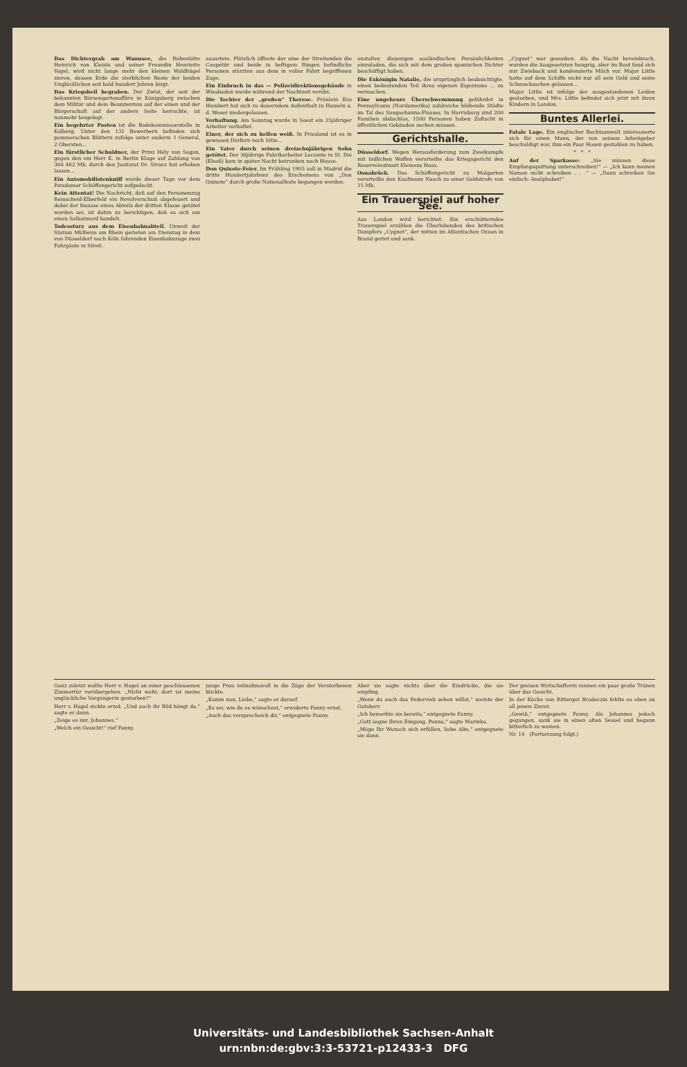Das Dichtergrab am Wannsee, die Ruhestätte Heinrich von Kleists und seiner Freundin Henriette Vogel, wird nicht lange mehr den kleinen Waldhügel zieren, dessen Erde die sterblichen Reste der beiden Unglücklichen seit bald hundert Jahren birgt.
Das Kriegsbeil begraben. Der Zwist, der seit der bekannten Börsengartenaffäre in Königsberg zwischen dem Militär und dem Beamtentum auf der einen und der Bürgerschaft auf der andern Seite herrschte, ist nunmehr beigelegt.
Ein begehrter Posten ist die Badekommissarstelle in Kolberg. Unter den 131 Bewerbern befinden sich pommerschen Blättern zufolge unter anderm 1 General, 2 Obersten...
Ein fürstlicher Schuldner, der Prinz Hély von Sagan, gegen den ein Herr K. in Berlin Klage auf Zahlung von 304 462 Mk. durch den Justizrat Dr. Stranz hat erheben lassen...
Ein Automobilistenkniff wurde dieser Tage vor dem Potsdamer Schöffengericht aufgedeckt.
Kein Attentat! Die Nachricht, daß auf den Personenzug Remscheid-Elberfeld ein Revolverschuß abgefeuert und dabei der Insasse eines Abteils der dritten Klasse getötet worden sei, ist dahin zu berichtigen, daß es sich um einen Selbstmord handelt.
Todessturz aus dem Eisenbahnabteil. Unweit der Station Mülheim am Rhein gerieten am Dienstag in dem von Düsseldorf nach Köln fahrenden Eisenbahnzuge zwei Fahrgäste in Streit.
ausartete. Plötzlich öffnete der eine der Streitenden die Coupétür und beide in heftigem Ringen befindliche Personen stürzten aus dem in voller Fahrt begriffenen Zuge.
Ein Einbruch in das — Polizeidirektionsgebäude in Wiesbaden wurde während der Nachtzeit verübt.
Die Tochter der „großen“ Therese. Fräulein Eva Humbert hat sich zu dauerndem Aufenthalt in Hameln a. d. Weser niedergelassen.
Verhaftung. Am Sonntag wurde in Soest ein 25jähriger Arbeiter verhaftet.
Einer, der sich zu helfen weiß. In Friesland ist es in gewissen Dörfern noch Sitte...
Ein Vater durch seinen dreizehnjährigen Sohn getötet. Der 38jährige Fabrikarbeiter Lecomte in St. Dié (Elsaß) kam in später Nacht betrunken nach Hause.
Don Quixote-Feier. Im Frühling 1905 soll in Madrid die dritte Hundertjahrfeier des Erscheinens von „Don Quixote“ durch große Nationalfeste begangen werden.
anstalter, diejenigen ausländischen Persönlichkeiten einzuladen, die sich mit dem großen spanischen Dichter beschäftigt haben.
Die Exkönigin Natalie, die ursprünglich beabsichtigte, einen bedeutenden Teil ihres eigenen Eigentums ... zu vermachen.
Eine ungeheure Überschwemmung gefährdet in Pennsylvania (Nordamerika) zahlreiche blühende Städte im Tal des Susquehanna-Flusses. In Harrisburg sind 200 Familien obdachlos, 1500 Personen haben Zuflucht in öffentlichen Gebäuden suchen müssen.
Gerichtshalle.
Düsseldorf. Wegen Herausforderung zum Zweikampfe mit tödlichen Waffen verurteilte das Kriegsgericht den Reserveleutnant Klemens Haas.
Osnabrück. Das Schöffengericht zu Malgarten verurteilte den Kaufmann Nasch zu einer Geldstrafe von 15 Mk.
Ein Trauerspiel auf hoher See.
Aus London wird berichtet: Ein erschütterndes Trauerspiel erzählen die Überlebenden des britischen Dampfers „Cygnet“, der mitten im Atlantischen Ozean in Brand geriet und sank.
„Cygnet“ war gesunken. Als die Nacht hereinbrach, wurden die Ausgesetzten hungrig, aber im Boot fand sich nur Zwieback und kondensierte Milch vor. Major Little hatte auf dem Schiffe nicht nur all sein Geld und seine Schmucksachen gelassen...
Major Little ist infolge der ausgestandenen Leiden gestorben, und Mrs. Little befindet sich jetzt mit ihren Kindern in London.
Buntes Allerlei.
Fatale Lage. Ein englischer Rechtsanwalt interessierte sich für einen Mann, der von seinem Arbeitgeber beschuldigt war, ihm ein Paar Hosen gestohlen zu haben.
* * *
Auf der Sparkasse: „Sie müssen diese Empfangsquittung unterschreiben!“ — „Ich kann meinen Namen nicht schreiben . . .“ — „Dann schreiben Sie einfach: Analphabet!“
Ganz zuletzt wollte Herr v. Hagel an einer geschlossenen Zimmertür vorübergehen. „Nicht wahr, dort ist meine unglückliche Vorgängerin gestorben?“
Herr v. Hagel nickte ernst. „Und auch ihr Bild hängt da,“ sagte er dann.
„Zeige es mir, Johannes.“
„Welch ein Gesicht!“ rief Fanny.
junge Frau teilnahmsvoll in die Züge der Verstorbenen blickte.
„Komm nun, Liebe,“ sagte er darauf.
„Es sei, wie du es wünschest,“ erwiderte Fanny ernst.
„Auch das versprecheich dir,“ entgegnete Fanny.
Aber sie sagte nichts über die Eindrücke, die sie empfing.
„Wenn du auch das Federvieh sehen willst,“ meinte der Gutsherr.
„Ich bemerkte sie bereits,“ entgegnete Fanny.
„Gott segne Ihren Eingang, Panna,“ sagte Marinka.
„Möge Ihr Wunsch sich erfüllen, liebe Alte,“ entgegnete sie dann.
Der greisen Wirtschafterin rannen ein paar große Tränen über das Gesicht.
In der Küche von Rittergut Bradoczin fehlte es eben an all jenem Zierat.
„Gewiß,“ entgegnete Fanny. Als Johannes jedoch gegangen, sank sie in einen alten Sessel und begann bitterlich zu weinen.
Nr. 14 (Fortsetzung folgt.)
Universitäts- und Landesbibliothek Sachsen-Anhalt
urn:nbn:de:gbv:3:3-53721-p12433-3 DFG